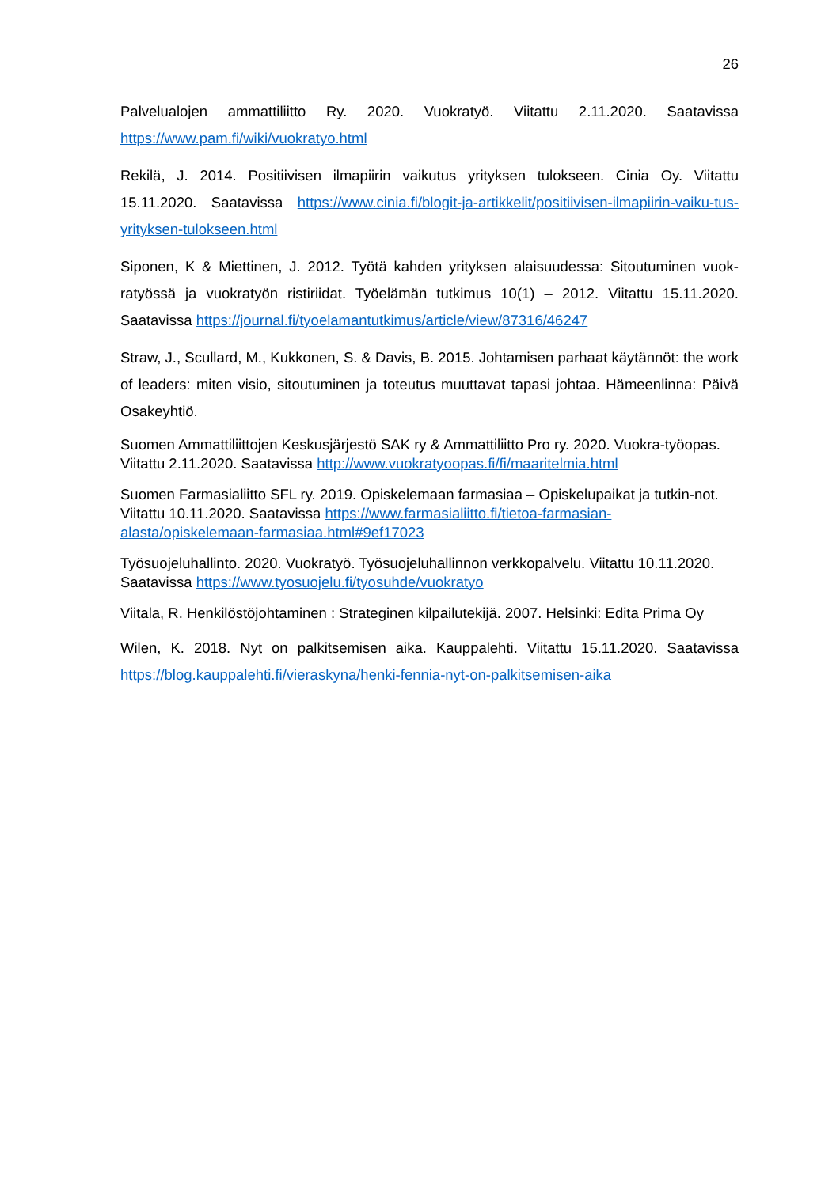26
Palvelualojen ammattiliitto Ry. 2020. Vuokratyö. Viitattu 2.11.2020. Saatavissa https://www.pam.fi/wiki/vuokratyo.html
Rekilä, J. 2014. Positiivisen ilmapiirin vaikutus yrityksen tulokseen. Cinia Oy. Viitattu 15.11.2020. Saatavissa https://www.cinia.fi/blogit-ja-artikkelit/positiivisen-ilmapiirin-vaiku-tus-yrityksen-tulokseen.html
Siponen, K & Miettinen, J. 2012. Työtä kahden yrityksen alaisuudessa: Sitoutuminen vuok-ratyössä ja vuokratyön ristiriidat. Työelämän tutkimus 10(1) – 2012. Viitattu 15.11.2020. Saatavissa https://journal.fi/tyoelamantutkimus/article/view/87316/46247
Straw, J., Scullard, M., Kukkonen, S. & Davis, B. 2015. Johtamisen parhaat käytännöt: the work of leaders: miten visio, sitoutuminen ja toteutus muuttavat tapasi johtaa. Hämeenlinna: Päivä Osakeyhtiö.
Suomen Ammattiliittojen Keskusjärjestö SAK ry & Ammattiliitto Pro ry. 2020. Vuokra-työopas. Viitattu 2.11.2020. Saatavissa http://www.vuokratyoopas.fi/fi/maaritelmia.html
Suomen Farmasialiitto SFL ry. 2019. Opiskelemaan farmasiaa – Opiskelupaikat ja tutkin-not. Viitattu 10.11.2020. Saatavissa https://www.farmasialiitto.fi/tietoa-farmasian-alasta/opiskelemaan-farmasiaa.html#9ef17023
Työsuojeluhallinto. 2020. Vuokratyö. Työsuojeluhallinnon verkkopalvelu. Viitattu 10.11.2020. Saatavissa https://www.tyosuojelu.fi/tyosuhde/vuokratyo
Viitala, R. Henkilöstöjohtaminen : Strateginen kilpailutekijä. 2007. Helsinki: Edita Prima Oy
Wilen, K. 2018. Nyt on palkitsemisen aika. Kauppalehti. Viitattu 15.11.2020. Saatavissa https://blog.kauppalehti.fi/vieraskyna/henki-fennia-nyt-on-palkitsemisen-aika